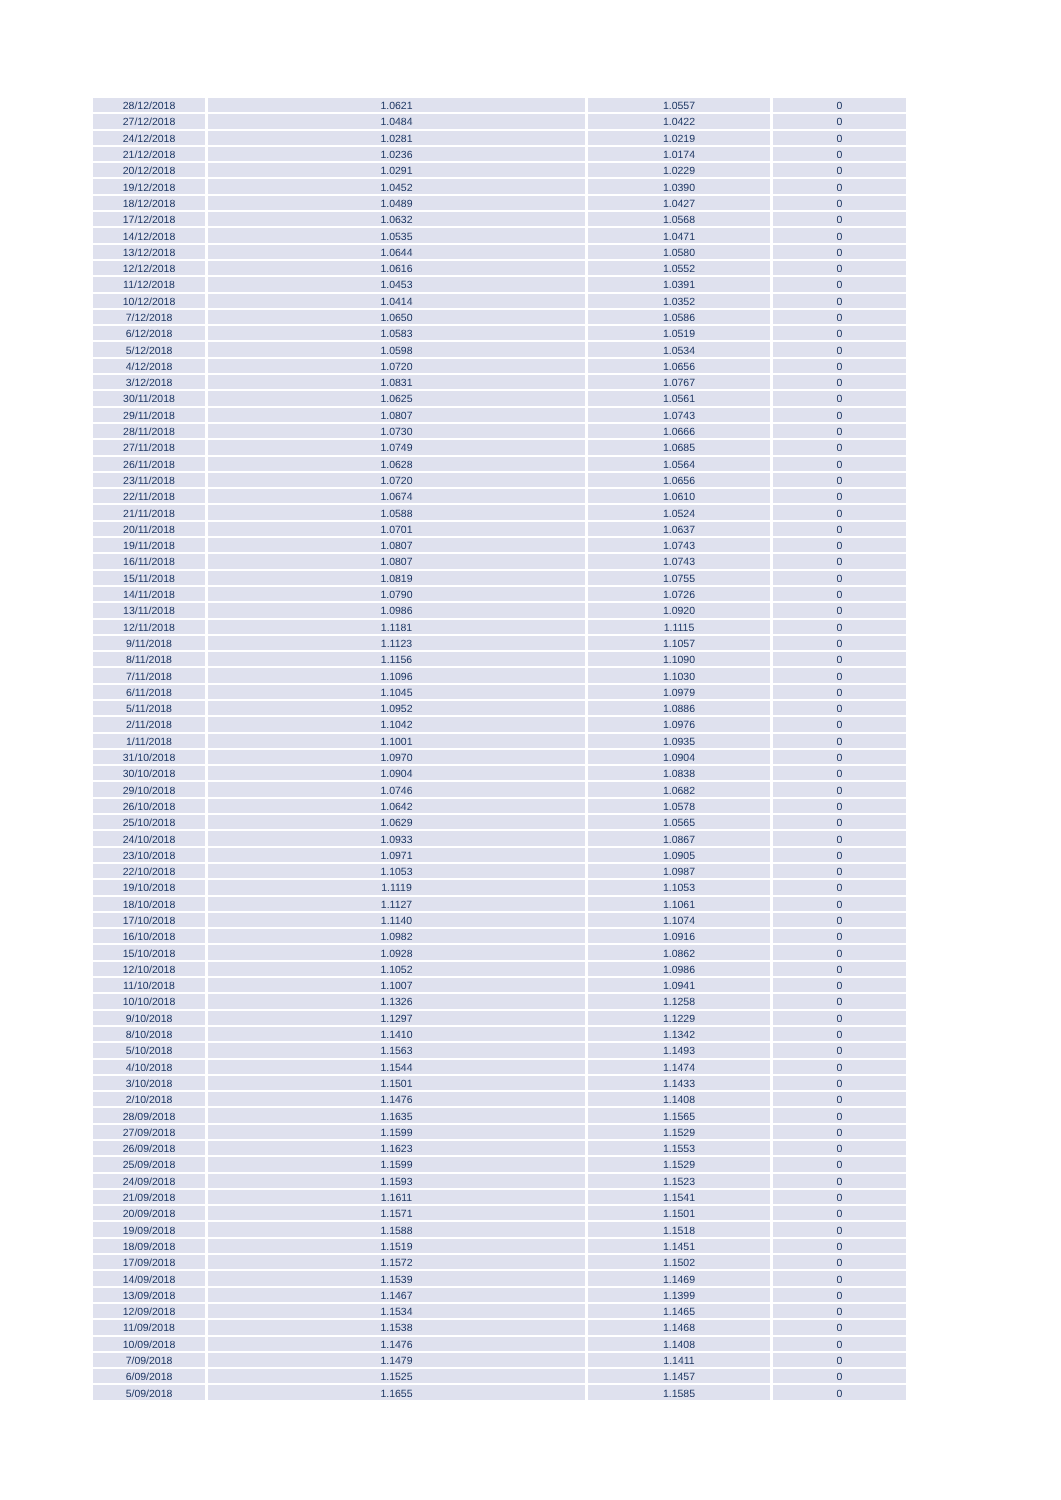| 28/12/2018 | 1.0621 | 1.0557 | 0 |
| 27/12/2018 | 1.0484 | 1.0422 | 0 |
| 24/12/2018 | 1.0281 | 1.0219 | 0 |
| 21/12/2018 | 1.0236 | 1.0174 | 0 |
| 20/12/2018 | 1.0291 | 1.0229 | 0 |
| 19/12/2018 | 1.0452 | 1.0390 | 0 |
| 18/12/2018 | 1.0489 | 1.0427 | 0 |
| 17/12/2018 | 1.0632 | 1.0568 | 0 |
| 14/12/2018 | 1.0535 | 1.0471 | 0 |
| 13/12/2018 | 1.0644 | 1.0580 | 0 |
| 12/12/2018 | 1.0616 | 1.0552 | 0 |
| 11/12/2018 | 1.0453 | 1.0391 | 0 |
| 10/12/2018 | 1.0414 | 1.0352 | 0 |
| 7/12/2018 | 1.0650 | 1.0586 | 0 |
| 6/12/2018 | 1.0583 | 1.0519 | 0 |
| 5/12/2018 | 1.0598 | 1.0534 | 0 |
| 4/12/2018 | 1.0720 | 1.0656 | 0 |
| 3/12/2018 | 1.0831 | 1.0767 | 0 |
| 30/11/2018 | 1.0625 | 1.0561 | 0 |
| 29/11/2018 | 1.0807 | 1.0743 | 0 |
| 28/11/2018 | 1.0730 | 1.0666 | 0 |
| 27/11/2018 | 1.0749 | 1.0685 | 0 |
| 26/11/2018 | 1.0628 | 1.0564 | 0 |
| 23/11/2018 | 1.0720 | 1.0656 | 0 |
| 22/11/2018 | 1.0674 | 1.0610 | 0 |
| 21/11/2018 | 1.0588 | 1.0524 | 0 |
| 20/11/2018 | 1.0701 | 1.0637 | 0 |
| 19/11/2018 | 1.0807 | 1.0743 | 0 |
| 16/11/2018 | 1.0807 | 1.0743 | 0 |
| 15/11/2018 | 1.0819 | 1.0755 | 0 |
| 14/11/2018 | 1.0790 | 1.0726 | 0 |
| 13/11/2018 | 1.0986 | 1.0920 | 0 |
| 12/11/2018 | 1.1181 | 1.1115 | 0 |
| 9/11/2018 | 1.1123 | 1.1057 | 0 |
| 8/11/2018 | 1.1156 | 1.1090 | 0 |
| 7/11/2018 | 1.1096 | 1.1030 | 0 |
| 6/11/2018 | 1.1045 | 1.0979 | 0 |
| 5/11/2018 | 1.0952 | 1.0886 | 0 |
| 2/11/2018 | 1.1042 | 1.0976 | 0 |
| 1/11/2018 | 1.1001 | 1.0935 | 0 |
| 31/10/2018 | 1.0970 | 1.0904 | 0 |
| 30/10/2018 | 1.0904 | 1.0838 | 0 |
| 29/10/2018 | 1.0746 | 1.0682 | 0 |
| 26/10/2018 | 1.0642 | 1.0578 | 0 |
| 25/10/2018 | 1.0629 | 1.0565 | 0 |
| 24/10/2018 | 1.0933 | 1.0867 | 0 |
| 23/10/2018 | 1.0971 | 1.0905 | 0 |
| 22/10/2018 | 1.1053 | 1.0987 | 0 |
| 19/10/2018 | 1.1119 | 1.1053 | 0 |
| 18/10/2018 | 1.1127 | 1.1061 | 0 |
| 17/10/2018 | 1.1140 | 1.1074 | 0 |
| 16/10/2018 | 1.0982 | 1.0916 | 0 |
| 15/10/2018 | 1.0928 | 1.0862 | 0 |
| 12/10/2018 | 1.1052 | 1.0986 | 0 |
| 11/10/2018 | 1.1007 | 1.0941 | 0 |
| 10/10/2018 | 1.1326 | 1.1258 | 0 |
| 9/10/2018 | 1.1297 | 1.1229 | 0 |
| 8/10/2018 | 1.1410 | 1.1342 | 0 |
| 5/10/2018 | 1.1563 | 1.1493 | 0 |
| 4/10/2018 | 1.1544 | 1.1474 | 0 |
| 3/10/2018 | 1.1501 | 1.1433 | 0 |
| 2/10/2018 | 1.1476 | 1.1408 | 0 |
| 28/09/2018 | 1.1635 | 1.1565 | 0 |
| 27/09/2018 | 1.1599 | 1.1529 | 0 |
| 26/09/2018 | 1.1623 | 1.1553 | 0 |
| 25/09/2018 | 1.1599 | 1.1529 | 0 |
| 24/09/2018 | 1.1593 | 1.1523 | 0 |
| 21/09/2018 | 1.1611 | 1.1541 | 0 |
| 20/09/2018 | 1.1571 | 1.1501 | 0 |
| 19/09/2018 | 1.1588 | 1.1518 | 0 |
| 18/09/2018 | 1.1519 | 1.1451 | 0 |
| 17/09/2018 | 1.1572 | 1.1502 | 0 |
| 14/09/2018 | 1.1539 | 1.1469 | 0 |
| 13/09/2018 | 1.1467 | 1.1399 | 0 |
| 12/09/2018 | 1.1534 | 1.1465 | 0 |
| 11/09/2018 | 1.1538 | 1.1468 | 0 |
| 10/09/2018 | 1.1476 | 1.1408 | 0 |
| 7/09/2018 | 1.1479 | 1.1411 | 0 |
| 6/09/2018 | 1.1525 | 1.1457 | 0 |
| 5/09/2018 | 1.1655 | 1.1585 | 0 |